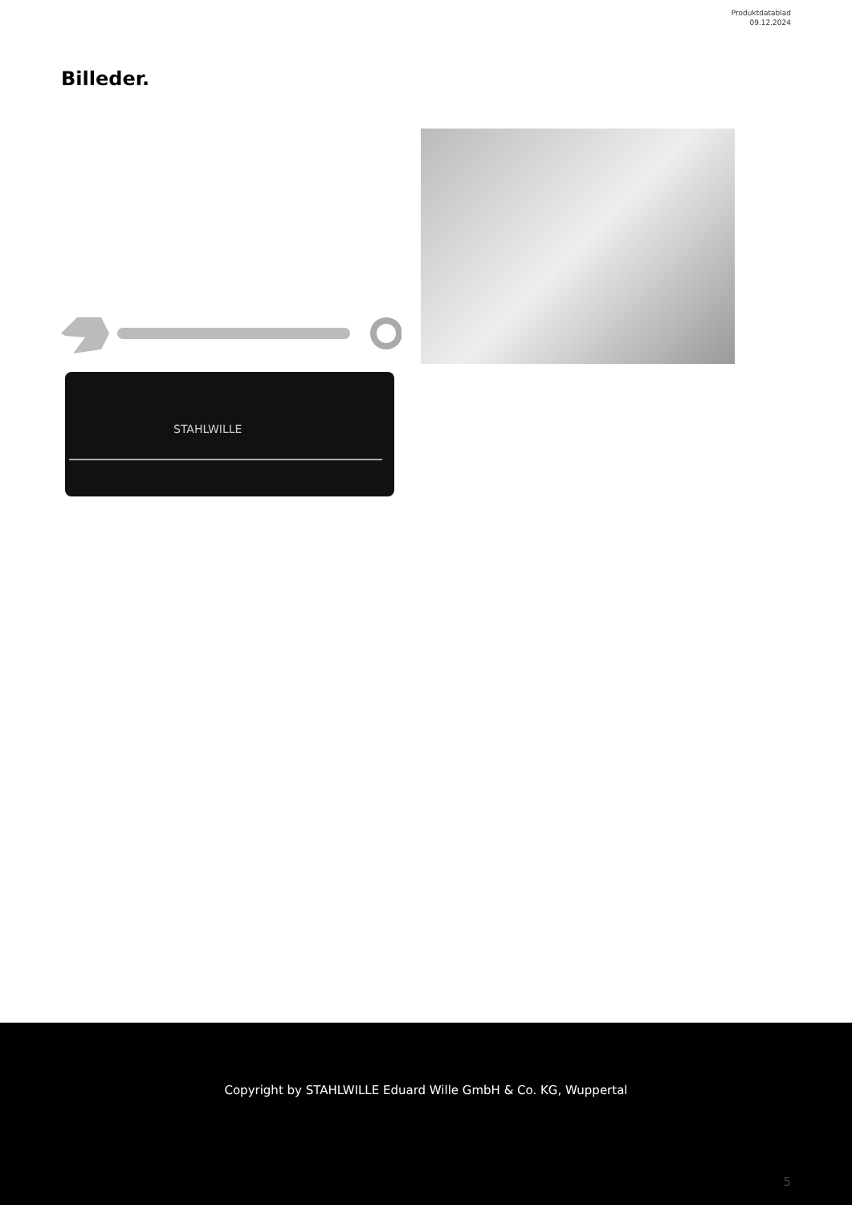Produktdatablad
09.12.2024
Billeder.
STAHLWILLE
Copyright by STAHLWILLE Eduard Wille GmbH & Co. KG, Wuppertal
5